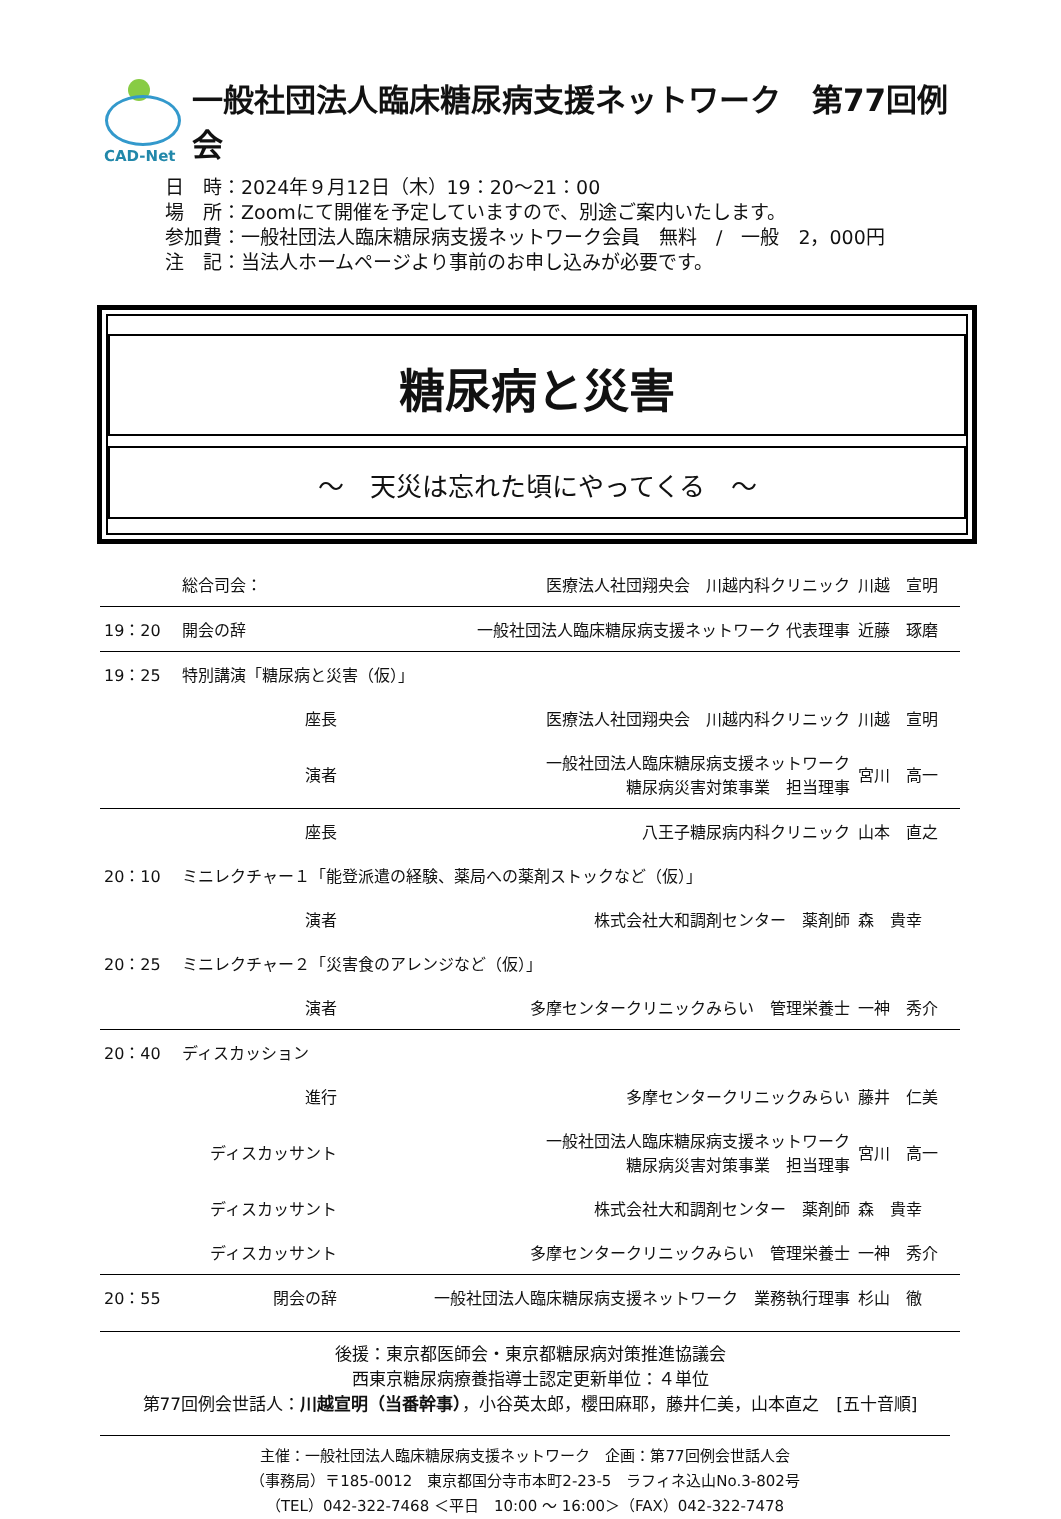CAD-Net
一般社団法人臨床糖尿病支援ネットワーク　第77回例会
日　時：2024年９月12日（木）19：20～21：00
場　所：Zoomにて開催を予定していますので、別途ご案内いたします。
参加費：一般社団法人臨床糖尿病支援ネットワーク会員　無料　/　一般　2，000円
注　記：当法人ホームページより事前のお申し込みが必要です。
糖尿病と災害
～　天災は忘れた頃にやってくる　～
| | 総合司会： | 医療法人社団翔央会 川越内科クリニック | 川越 宣明 |
| 19：20 | 開会の辞 | 一般社団法人臨床糖尿病支援ネットワーク 代表理事 | 近藤 琢磨 |
| 19：25 | 特別講演「糖尿病と災害（仮）」 | | |
| | 座長 | 医療法人社団翔央会 川越内科クリニック | 川越 宣明 |
| | 演者 | 一般社団法人臨床糖尿病支援ネットワーク 糖尿病災害対策事業 担当理事 | 宮川 高一 |
| | 座長 | 八王子糖尿病内科クリニック | 山本 直之 |
| 20：10 | ミニレクチャー１「能登派遣の経験、薬局への薬剤ストックなど（仮）」 | | |
| | 演者 | 株式会社大和調剤センター 薬剤師 | 森 貴幸 |
| 20：25 | ミニレクチャー２「災害食のアレンジなど（仮）」 | | |
| | 演者 | 多摩センタークリニックみらい 管理栄養士 | 一神 秀介 |
| 20：40 | ディスカッション | | |
| | 進行 | 多摩センタークリニックみらい | 藤井 仁美 |
| | ディスカッサント | 一般社団法人臨床糖尿病支援ネットワーク 糖尿病災害対策事業 担当理事 | 宮川 高一 |
| | ディスカッサント | 株式会社大和調剤センター 薬剤師 | 森 貴幸 |
| | ディスカッサント | 多摩センタークリニックみらい 管理栄養士 | 一神 秀介 |
| 20：55 | 閉会の辞 | 一般社団法人臨床糖尿病支援ネットワーク 業務執行理事 | 杉山 徹 |
後援：東京都医師会・東京都糖尿病対策推進協議会
西東京糖尿病療養指導士認定更新単位：４単位
第77回例会世話人：川越宣明（当番幹事），小谷英太郎，櫻田麻耶，藤井仁美，山本直之　[五十音順]
主催：一般社団法人臨床糖尿病支援ネットワーク　企画：第77回例会世話人会
（事務局）〒185-0012　東京都国分寺市本町2-23-5　ラフィネ込山No.3-802号
（TEL）042-322-7468 ＜平日　10:00 ～ 16:00＞（FAX）042-322-7478